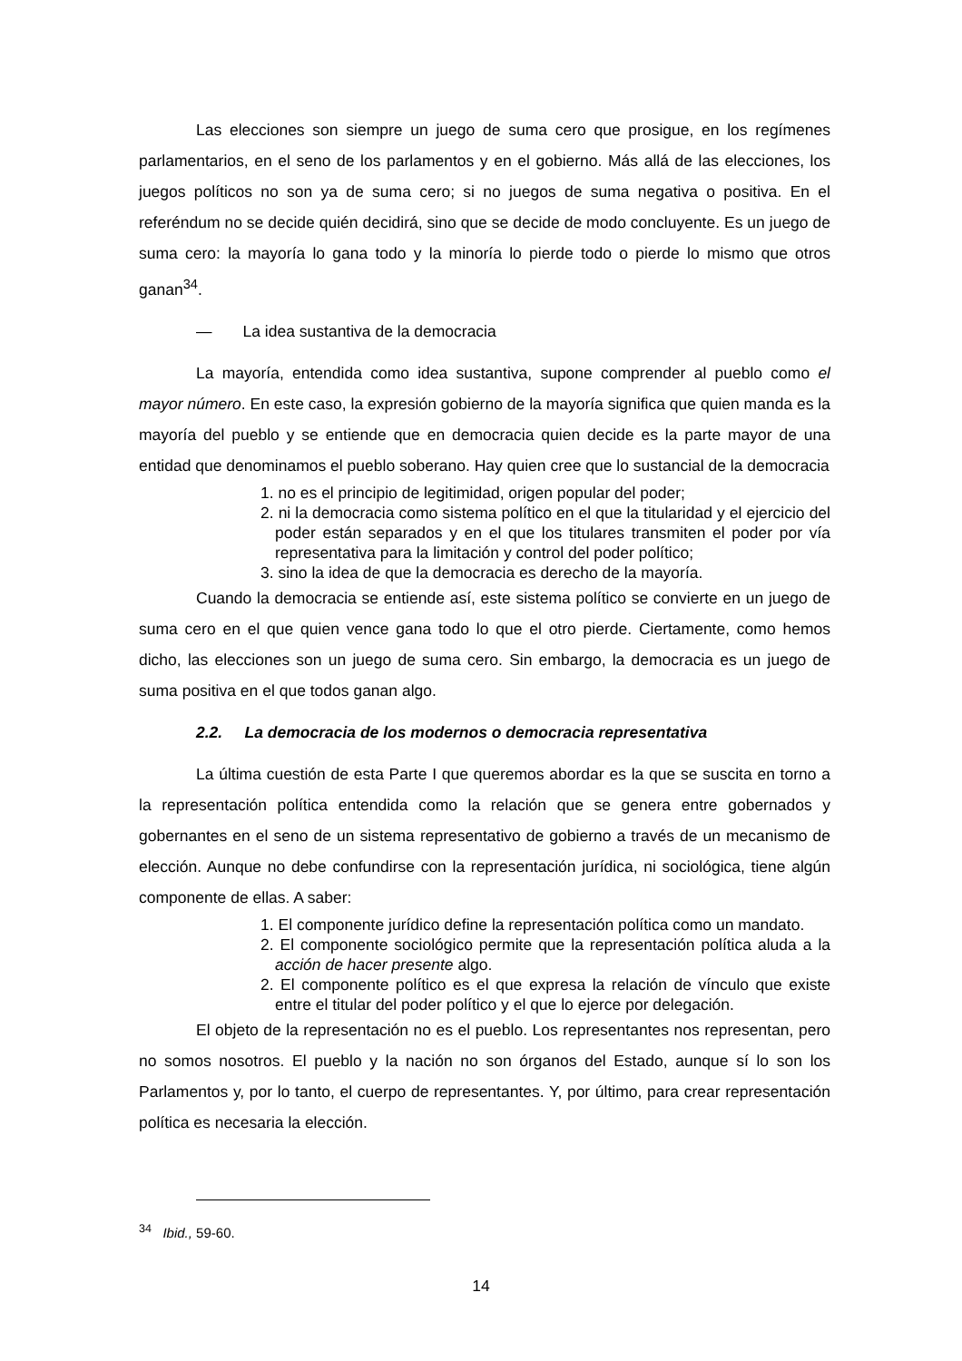Las elecciones son siempre un juego de suma cero que prosigue, en los regímenes parlamentarios, en el seno de los parlamentos y en el gobierno. Más allá de las elecciones, los juegos políticos no son ya de suma cero; si no juegos de suma negativa o positiva. En el referéndum no se decide quién decidirá, sino que se decide de modo concluyente. Es un juego de suma cero: la mayoría lo gana todo y la minoría lo pierde todo o pierde lo mismo que otros ganan<sup>34</sup>.
— La idea sustantiva de la democracia
La mayoría, entendida como idea sustantiva, supone comprender al pueblo como el mayor número. En este caso, la expresión gobierno de la mayoría significa que quien manda es la mayoría del pueblo y se entiende que en democracia quien decide es la parte mayor de una entidad que denominamos el pueblo soberano. Hay quien cree que lo sustancial de la democracia
1. no es el principio de legitimidad, origen popular del poder;
2. ni la democracia como sistema político en el que la titularidad y el ejercicio del poder están separados y en el que los titulares transmiten el poder por vía representativa para la limitación y control del poder político;
3. sino la idea de que la democracia es derecho de la mayoría.
Cuando la democracia se entiende así, este sistema político se convierte en un juego de suma cero en el que quien vence gana todo lo que el otro pierde. Ciertamente, como hemos dicho, las elecciones son un juego de suma cero. Sin embargo, la democracia es un juego de suma positiva en el que todos ganan algo.
2.2. La democracia de los modernos o democracia representativa
La última cuestión de esta Parte I que queremos abordar es la que se suscita en torno a la representación política entendida como la relación que se genera entre gobernados y gobernantes en el seno de un sistema representativo de gobierno a través de un mecanismo de elección. Aunque no debe confundirse con la representación jurídica, ni sociológica, tiene algún componente de ellas. A saber:
1. El componente jurídico define la representación política como un mandato.
2. El componente sociológico permite que la representación política aluda a la acción de hacer presente algo.
2. El componente político es el que expresa la relación de vínculo que existe entre el titular del poder político y el que lo ejerce por delegación.
El objeto de la representación no es el pueblo. Los representantes nos representan, pero no somos nosotros. El pueblo y la nación no son órganos del Estado, aunque sí lo son los Parlamentos y, por lo tanto, el cuerpo de representantes. Y, por último, para crear representación política es necesaria la elección.
<sup>34</sup> Ibid., 59-60.
14